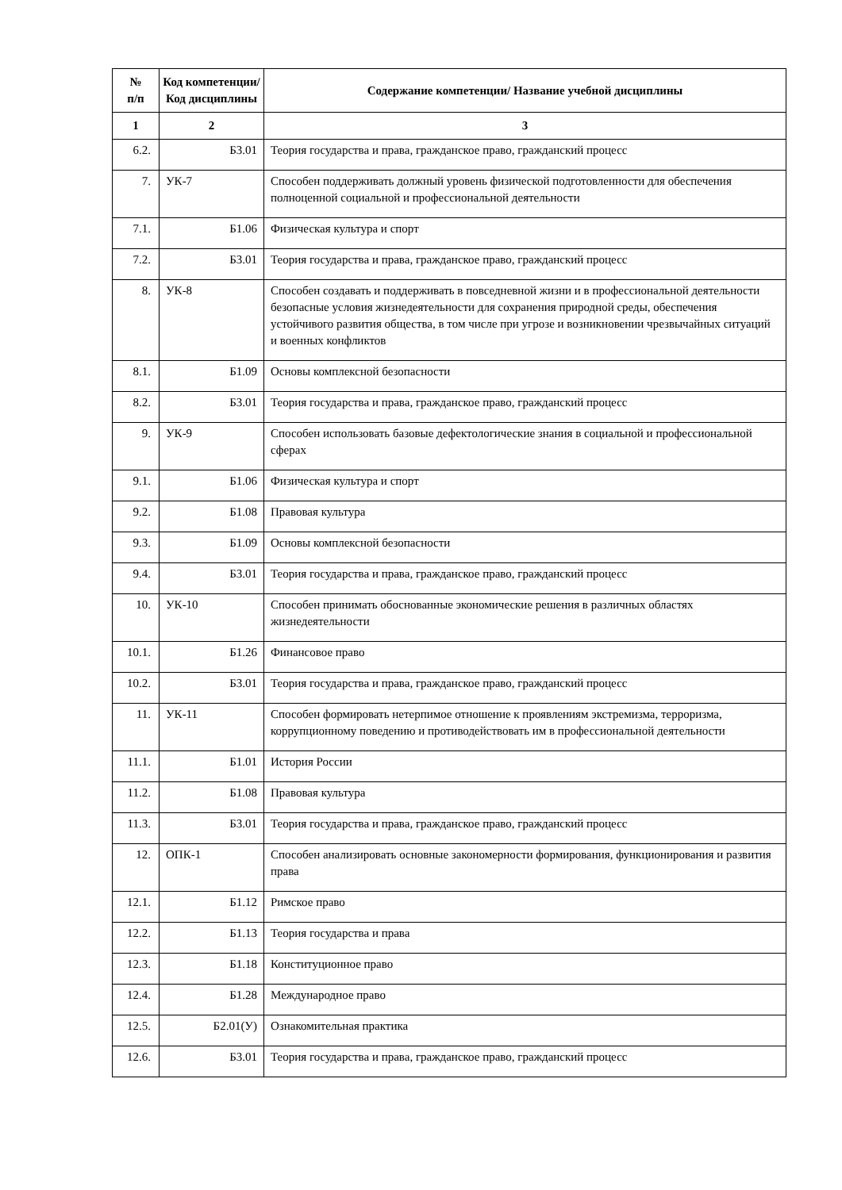| № п/п | Код компетенции/ Код дисциплины | Содержание компетенции/ Название учебной дисциплины |
| --- | --- | --- |
| 1 | 2 | 3 |
| 6.2. | Б3.01 | Теория государства и права, гражданское право, гражданский процесс |
| 7. | УК-7 | Способен поддерживать должный уровень физической подготовленности для обеспечения полноценной социальной и профессиональной деятельности |
| 7.1. | Б1.06 | Физическая культура и спорт |
| 7.2. | Б3.01 | Теория государства и права, гражданское право, гражданский процесс |
| 8. | УК-8 | Способен создавать и поддерживать в повседневной жизни и в профессиональной деятельности безопасные условия жизнедеятельности для сохранения природной среды, обеспечения устойчивого развития общества, в том числе при угрозе и возникновении чрезвычайных ситуаций и военных конфликтов |
| 8.1. | Б1.09 | Основы комплексной безопасности |
| 8.2. | Б3.01 | Теория государства и права, гражданское право, гражданский процесс |
| 9. | УК-9 | Способен использовать базовые дефектологические знания в социальной и профессиональной сферах |
| 9.1. | Б1.06 | Физическая культура и спорт |
| 9.2. | Б1.08 | Правовая культура |
| 9.3. | Б1.09 | Основы комплексной безопасности |
| 9.4. | Б3.01 | Теория государства и права, гражданское право, гражданский процесс |
| 10. | УК-10 | Способен принимать обоснованные экономические решения в различных областях жизнедеятельности |
| 10.1. | Б1.26 | Финансовое право |
| 10.2. | Б3.01 | Теория государства и права, гражданское право, гражданский процесс |
| 11. | УК-11 | Способен формировать нетерпимое отношение к проявлениям экстремизма, терроризма, коррупционному поведению и противодействовать им в профессиональной деятельности |
| 11.1. | Б1.01 | История России |
| 11.2. | Б1.08 | Правовая культура |
| 11.3. | Б3.01 | Теория государства и права, гражданское право, гражданский процесс |
| 12. | ОПК-1 | Способен анализировать основные закономерности формирования, функционирования и развития права |
| 12.1. | Б1.12 | Римское право |
| 12.2. | Б1.13 | Теория государства и права |
| 12.3. | Б1.18 | Конституционное право |
| 12.4. | Б1.28 | Международное право |
| 12.5. | Б2.01(У) | Ознакомительная практика |
| 12.6. | Б3.01 | Теория государства и права, гражданское право, гражданский процесс |